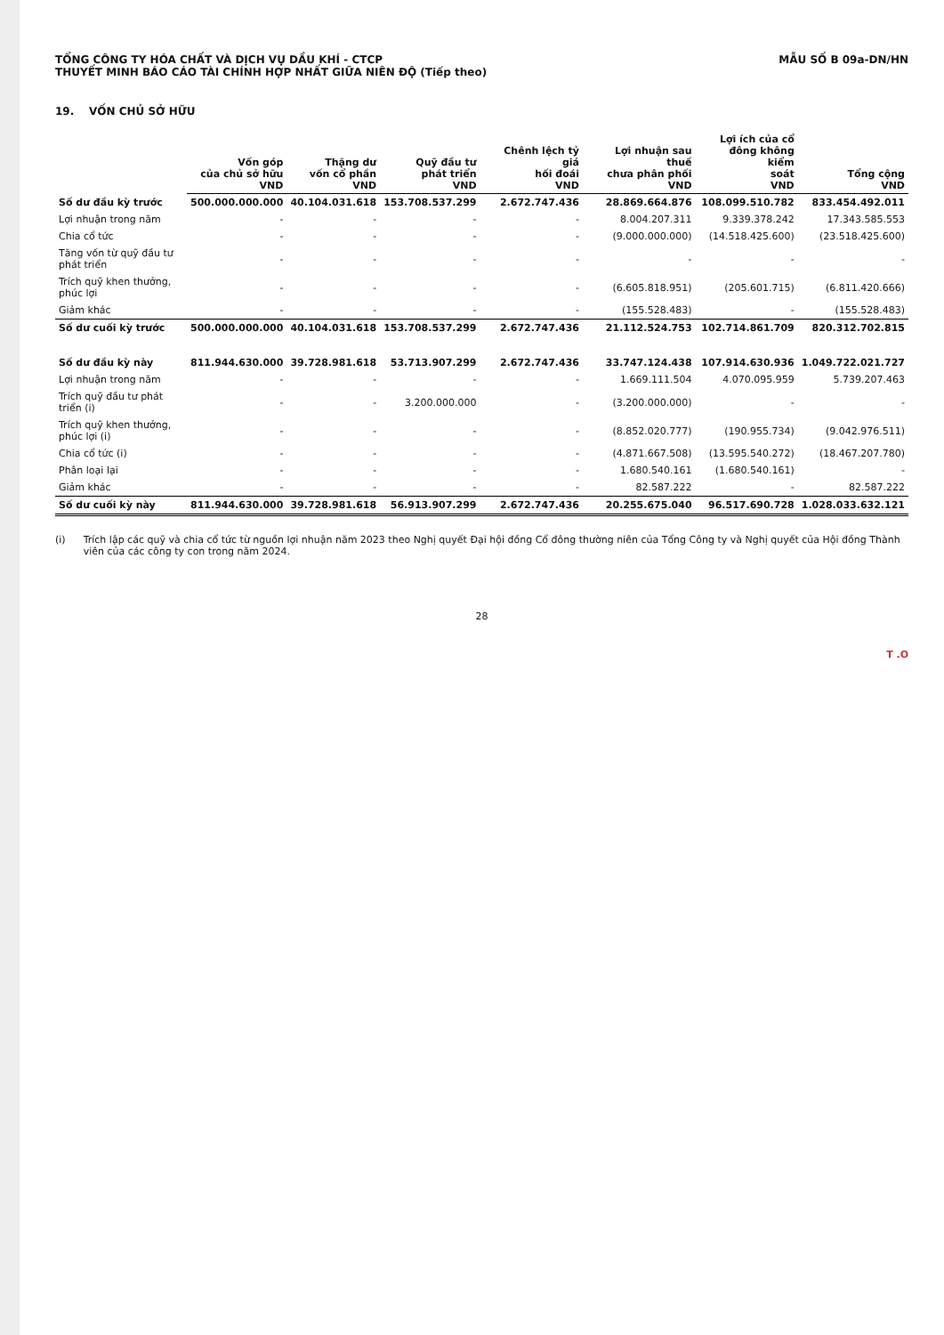TỔNG CÔNG TY HÓA CHẤT VÀ DỊCH VỤ DẦU KHÍ - CTCP
THUYẾT MINH BÁO CÁO TÀI CHÍNH HỢP NHẤT GIỮA NIÊN ĐỘ (Tiếp theo)
MẪU SỐ B 09a-DN/HN
19. VỐN CHỦ SỞ HỮU
| | Vốn góp của chủ sở hữu VND | Thặng dư vốn cổ phần VND | Quỹ đầu tư phát triển VND | Chênh lệch tỷ giá hối đoái VND | Lợi nhuận sau thuế chưa phân phối VND | Lợi ích của cổ đông không kiểm soát VND | Tổng cộng VND |
| --- | --- | --- | --- | --- | --- | --- | --- |
| Số dư đầu kỳ trước | 500.000.000.000 | 40.104.031.618 | 153.708.537.299 | 2.672.747.436 | 28.869.664.876 | 108.099.510.782 | 833.454.492.011 |
| Lợi nhuận trong năm | - | - | - | - | 8.004.207.311 | 9.339.378.242 | 17.343.585.553 |
| Chia cổ tức | - | - | - | - | (9.000.000.000) | (14.518.425.600) | (23.518.425.600) |
| Tăng vốn từ quỹ đầu tư phát triển | - | - | - | - | - | - | - |
| Trích quỹ khen thưởng, phúc lợi | - | - | - | - | (6.605.818.951) | (205.601.715) | (6.811.420.666) |
| Giảm khác | - | - | - | - | (155.528.483) | - | (155.528.483) |
| Số dư cuối kỳ trước | 500.000.000.000 | 40.104.031.618 | 153.708.537.299 | 2.672.747.436 | 21.112.524.753 | 102.714.861.709 | 820.312.702.815 |
| Số dư đầu kỳ này | 811.944.630.000 | 39.728.981.618 | 53.713.907.299 | 2.672.747.436 | 33.747.124.438 | 107.914.630.936 | 1.049.722.021.727 |
| Lợi nhuận trong năm | - | - | - | - | 1.669.111.504 | 4.070.095.959 | 5.739.207.463 |
| Trích quỹ đầu tư phát triển (i) | - | - | 3.200.000.000 | - | (3.200.000.000) | - | - |
| Trích quỹ khen thưởng, phúc lợi (i) | - | - | - | - | (8.852.020.777) | (190.955.734) | (9.042.976.511) |
| Chia cổ tức (i) | - | - | - | - | (4.871.667.508) | (13.595.540.272) | (18.467.207.780) |
| Phân loại lại | - | - | - | - | 1.680.540.161 | (1.680.540.161) | - |
| Giảm khác | - | - | - | - | 82.587.222 | - | 82.587.222 |
| Số dư cuối kỳ này | 811.944.630.000 | 39.728.981.618 | 56.913.907.299 | 2.672.747.436 | 20.255.675.040 | 96.517.690.728 | 1.028.033.632.121 |
(i) Trích lập các quỹ và chia cổ tức từ nguồn lợi nhuận năm 2023 theo Nghị quyết Đại hội đồng Cổ đông thường niên của Tổng Công ty và Nghị quyết của Hội đồng Thành viên của các công ty con trong năm 2024.
28
T .O